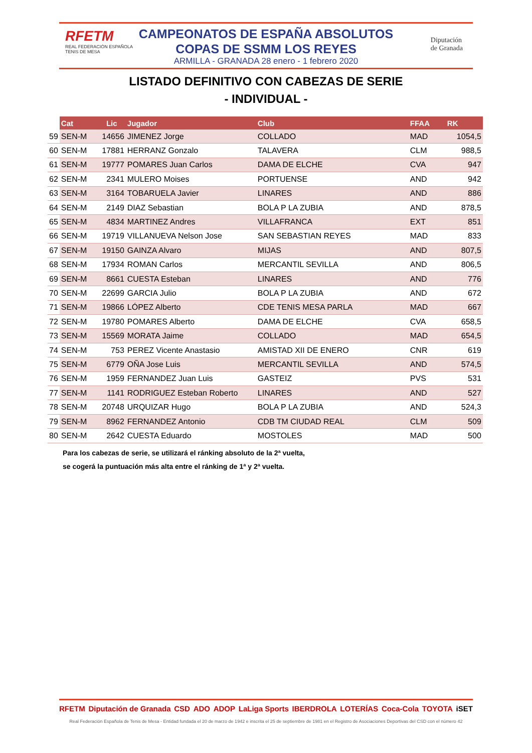RFETM
REAL FEDERACIÓN ESPAÑOLA
TENIS DE MESA
Diputación
de Granada
CAMPEONATOS DE ESPAÑA ABSOLUTOS
COPAS DE SSMM LOS REYES
ARMILLA - GRANADA 28 enero - 1 febrero 2020
LISTADO DEFINITIVO CON CABEZAS DE SERIE
- INDIVIDUAL -
| | Cat | Lic | Jugador | Club | FFAA | RK |
| --- | --- | --- | --- | --- | --- | --- |
| 59 | SEN-M | 14656 | JIMENEZ Jorge | COLLADO | MAD | 1054,5 |
| 60 | SEN-M | 17881 | HERRANZ Gonzalo | TALAVERA | CLM | 988,5 |
| 61 | SEN-M | 19777 | POMARES Juan Carlos | DAMA DE ELCHE | CVA | 947 |
| 62 | SEN-M | 2341 | MULERO Moises | PORTUENSE | AND | 942 |
| 63 | SEN-M | 3164 | TOBARUELA Javier | LINARES | AND | 886 |
| 64 | SEN-M | 2149 | DIAZ Sebastian | BOLA P LA ZUBIA | AND | 878,5 |
| 65 | SEN-M | 4834 | MARTINEZ Andres | VILLAFRANCA | EXT | 851 |
| 66 | SEN-M | 19719 | VILLANUEVA Nelson Jose | SAN SEBASTIAN REYES | MAD | 833 |
| 67 | SEN-M | 19150 | GAINZA Alvaro | MIJAS | AND | 807,5 |
| 68 | SEN-M | 17934 | ROMAN Carlos | MERCANTIL SEVILLA | AND | 806,5 |
| 69 | SEN-M | 8661 | CUESTA Esteban | LINARES | AND | 776 |
| 70 | SEN-M | 22699 | GARCIA Julio | BOLA P LA ZUBIA | AND | 672 |
| 71 | SEN-M | 19866 | LÓPEZ Alberto | CDE TENIS MESA PARLA | MAD | 667 |
| 72 | SEN-M | 19780 | POMARES Alberto | DAMA DE ELCHE | CVA | 658,5 |
| 73 | SEN-M | 15569 | MORATA Jaime | COLLADO | MAD | 654,5 |
| 74 | SEN-M | 753 | PEREZ Vicente Anastasio | AMISTAD XII DE ENERO | CNR | 619 |
| 75 | SEN-M | 6779 | OÑA Jose Luis | MERCANTIL SEVILLA | AND | 574,5 |
| 76 | SEN-M | 1959 | FERNANDEZ Juan Luis | GASTEIZ | PVS | 531 |
| 77 | SEN-M | 1141 | RODRIGUEZ Esteban Roberto | LINARES | AND | 527 |
| 78 | SEN-M | 20748 | URQUIZAR Hugo | BOLA P LA ZUBIA | AND | 524,3 |
| 79 | SEN-M | 8962 | FERNANDEZ Antonio | CDB TM CIUDAD REAL | CLM | 509 |
| 80 | SEN-M | 2642 | CUESTA Eduardo | MOSTOLES | MAD | 500 |
Para los cabezas de serie, se utilizará el ránking absoluto de la 2ª vuelta,
se cogerá la puntuación más alta entre el ránking de 1ª y 2ª vuelta.
RFETM Diputación de Granada CSD ADO ADOP LaLiga Sports IBERDROLA LOTERÍAS Coca-Cola TOYOTA iSET
Real Federación Española de Tenis de Mesa - Entidad fundada el 20 de marzo de 1942 e inscrita el 25 de septiembre de 1981 en el Registro de Asociaciones Deportivas del CSD con el número 42